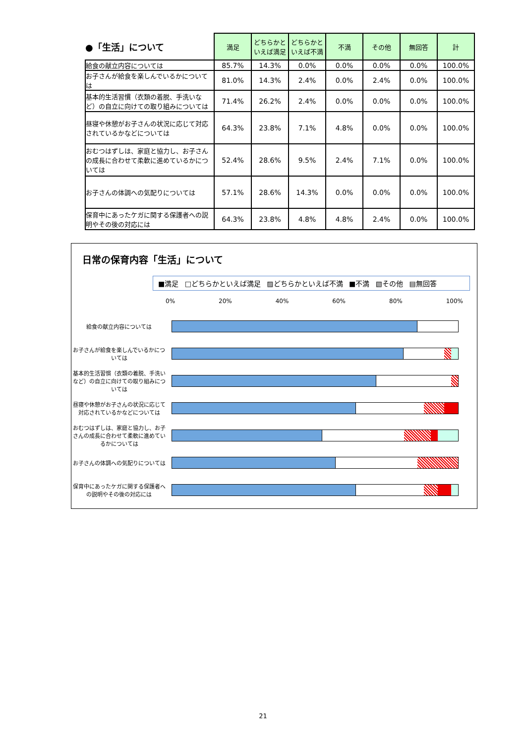| ●「生活」について | 満足 | どちらかといえば満足 | どちらかといえば不満 | 不満 | その他 | 無回答 | 計 |
| --- | --- | --- | --- | --- | --- | --- | --- |
| 給食の献立内容については | 85.7% | 14.3% | 0.0% | 0.0% | 0.0% | 0.0% | 100.0% |
| お子さんが給食を楽しんでいるかについては | 81.0% | 14.3% | 2.4% | 0.0% | 2.4% | 0.0% | 100.0% |
| 基本的生活習慣（衣類の着脱、手洗いなど）の自立に向けての取り組みについては | 71.4% | 26.2% | 2.4% | 0.0% | 0.0% | 0.0% | 100.0% |
| 昼寝や休憩がお子さんの状況に応じて対応されているかなどについては | 64.3% | 23.8% | 7.1% | 4.8% | 0.0% | 0.0% | 100.0% |
| おむつはずしは、家庭と協力し、お子さんの成長に合わせて柔軟に進めているかについては | 52.4% | 28.6% | 9.5% | 2.4% | 7.1% | 0.0% | 100.0% |
| お子さんの体調への気配りについては | 57.1% | 28.6% | 14.3% | 0.0% | 0.0% | 0.0% | 100.0% |
| 保育中にあったケガに関する保護者への説明やその後の対応には | 64.3% | 23.8% | 4.8% | 4.8% | 2.4% | 0.0% | 100.0% |
日常の保育内容「生活」について
■満足 □どちらかといえば満足 ▨どちらかといえば不満 ■不満 ▧その他 ▤無回答
0% 20% 40% 60% 80% 100%
給食の献立内容については
お子さんが給食を楽しんでいるかについては
基本的生活習慣（衣類の着脱、手洗いなど）の自立に向けての取り組みについては
昼寝や休憩がお子さんの状況に応じて対応されているかなどについては
おむつはずしは、家庭と協力し、お子さんの成長に合わせて柔軟に進めているかについては
お子さんの体調への気配りについては
保育中にあったケガに関する保護者への説明やその後の対応には
21